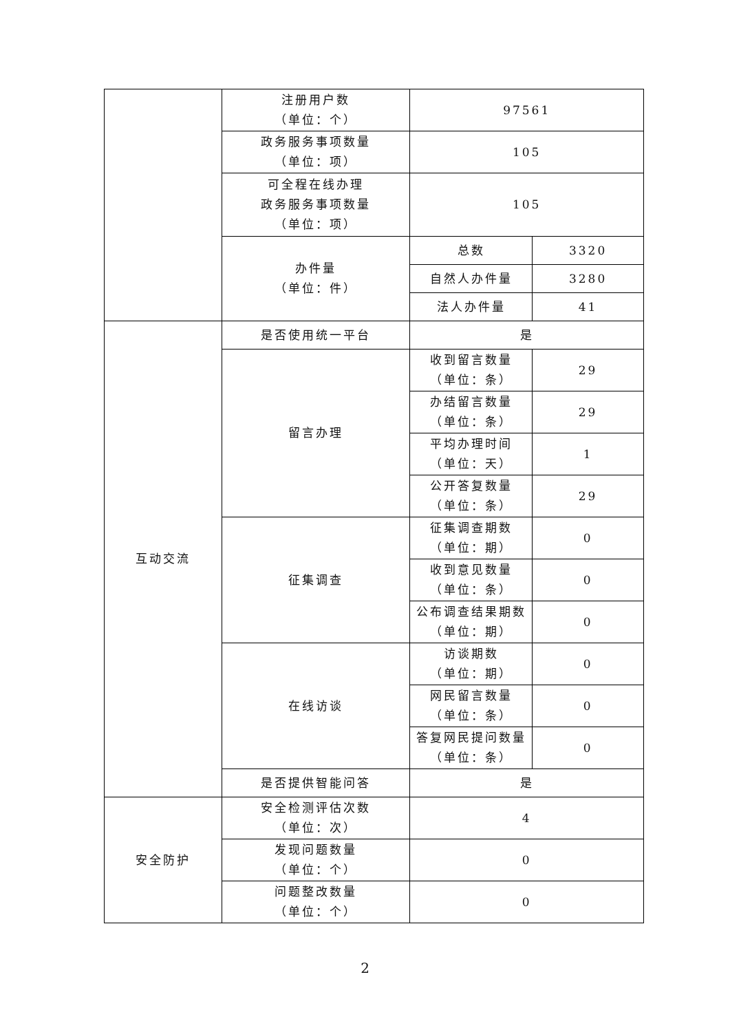| | 注册用户数 （单位：个） | 97561 | |
| | 政务服务事项数量 （单位：项） | 105 | |
| | 可全程在线办理 政务服务事项数量 （单位：项） | 105 | |
| | 办件量 （单位：件） | 总数 | 3320 |
| | | 自然人办件量 | 3280 |
| | | 法人办件量 | 41 |
| 互动交流 | 是否使用统一平台 | 是 | |
| | 留言办理 | 收到留言数量 （单位：条） | 29 |
| | | 办结留言数量 （单位：条） | 29 |
| | | 平均办理时间 （单位：天） | 1 |
| | | 公开答复数量 （单位：条） | 29 |
| | 征集调查 | 征集调查期数 （单位：期） | 0 |
| | | 收到意见数量 （单位：条） | 0 |
| | | 公布调查结果期数 （单位：期） | 0 |
| | 在线访谈 | 访谈期数 （单位：期） | 0 |
| | | 网民留言数量 （单位：条） | 0 |
| | | 答复网民提问数量 （单位：条） | 0 |
| | 是否提供智能问答 | 是 | |
| 安全防护 | 安全检测评估次数 （单位：次） | 4 | |
| | 发现问题数量 （单位：个） | 0 | |
| | 问题整改数量 （单位：个） | 0 | |
2